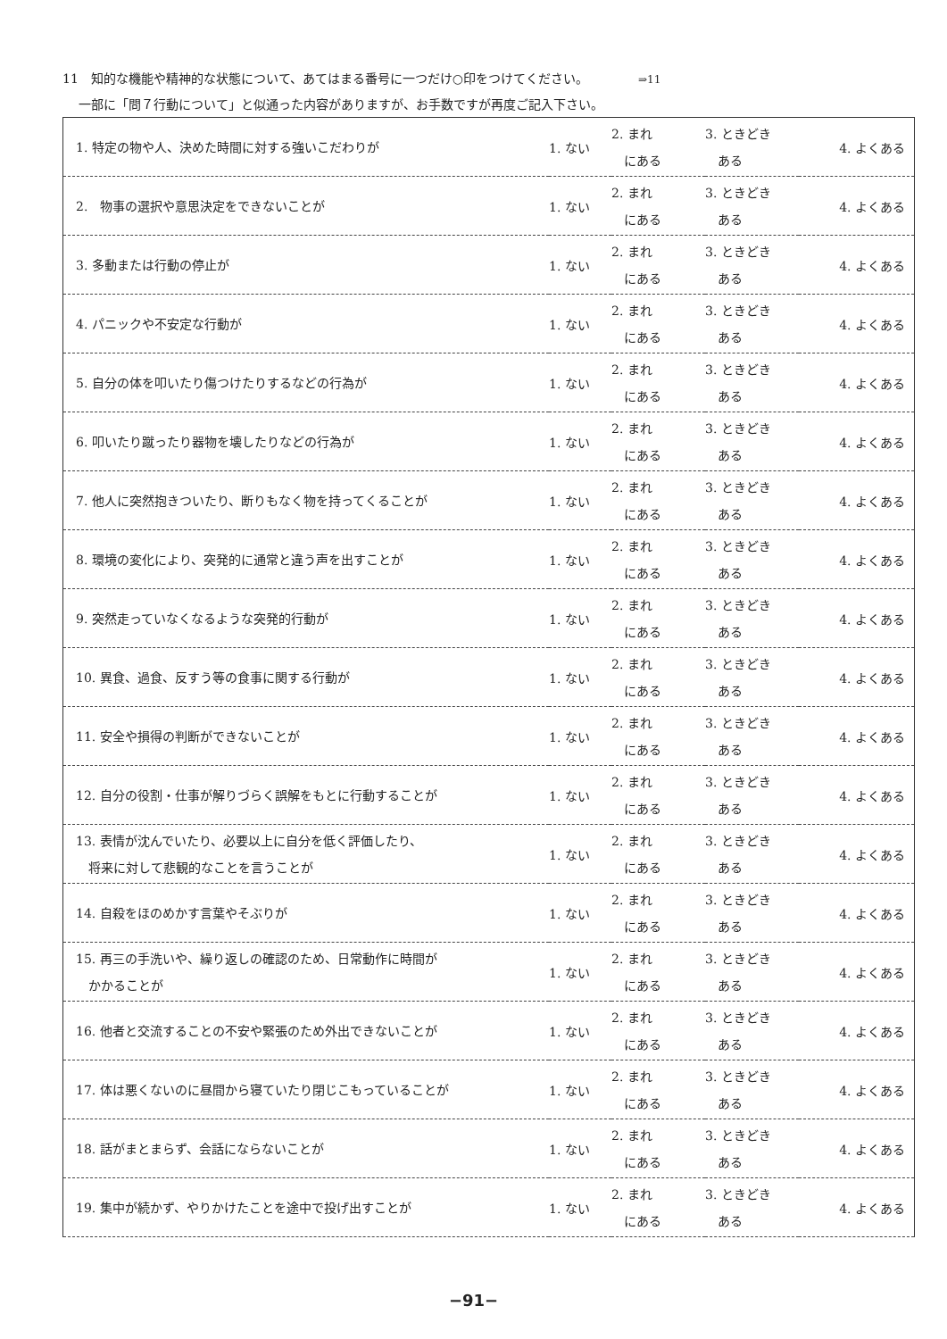11　知的な機能や精神的な状態について、あてはまる番号に一つだけ○印をつけてください。 ⇒11
一部に「問７行動について」と似通った内容がありますが、お手数ですが再度ご記入下さい。
| 1. 特定の物や人、決めた時間に対する強いこだわりが | 1. ない | 2. まれ にある | 3. ときどき ある | 4. よくある |
| 2. 物事の選択や意思決定をできないことが | 1. ない | 2. まれ にある | 3. ときどき ある | 4. よくある |
| 3. 多動または行動の停止が | 1. ない | 2. まれ にある | 3. ときどき ある | 4. よくある |
| 4. パニックや不安定な行動が | 1. ない | 2. まれ にある | 3. ときどき ある | 4. よくある |
| 5. 自分の体を叩いたり傷つけたりするなどの行為が | 1. ない | 2. まれ にある | 3. ときどき ある | 4. よくある |
| 6. 叩いたり蹴ったり器物を壊したりなどの行為が | 1. ない | 2. まれ にある | 3. ときどき ある | 4. よくある |
| 7. 他人に突然抱きついたり、断りもなく物を持ってくることが | 1. ない | 2. まれ にある | 3. ときどき ある | 4. よくある |
| 8. 環境の変化により、突発的に通常と違う声を出すことが | 1. ない | 2. まれ にある | 3. ときどき ある | 4. よくある |
| 9. 突然走っていなくなるような突発的行動が | 1. ない | 2. まれ にある | 3. ときどき ある | 4. よくある |
| 10. 異食、過食、反すう等の食事に関する行動が | 1. ない | 2. まれ にある | 3. ときどき ある | 4. よくある |
| 11. 安全や損得の判断ができないことが | 1. ない | 2. まれ にある | 3. ときどき ある | 4. よくある |
| 12. 自分の役割・仕事が解りづらく誤解をもとに行動することが | 1. ない | 2. まれ にある | 3. ときどき ある | 4. よくある |
| 13. 表情が沈んでいたり、必要以上に自分を低く評価したり、 将来に対して悲観的なことを言うことが | 1. ない | 2. まれ にある | 3. ときどき ある | 4. よくある |
| 14. 自殺をほのめかす言葉やそぶりが | 1. ない | 2. まれ にある | 3. ときどき ある | 4. よくある |
| 15. 再三の手洗いや、繰り返しの確認のため、日常動作に時間が かかることが | 1. ない | 2. まれ にある | 3. ときどき ある | 4. よくある |
| 16. 他者と交流することの不安や緊張のため外出できないことが | 1. ない | 2. まれ にある | 3. ときどき ある | 4. よくある |
| 17. 体は悪くないのに昼間から寝ていたり閉じこもっていることが | 1. ない | 2. まれ にある | 3. ときどき ある | 4. よくある |
| 18. 話がまとまらず、会話にならないことが | 1. ない | 2. まれ にある | 3. ときどき ある | 4. よくある |
| 19. 集中が続かず、やりかけたことを途中で投げ出すことが | 1. ない | 2. まれ にある | 3. ときどき ある | 4. よくある |
−91−